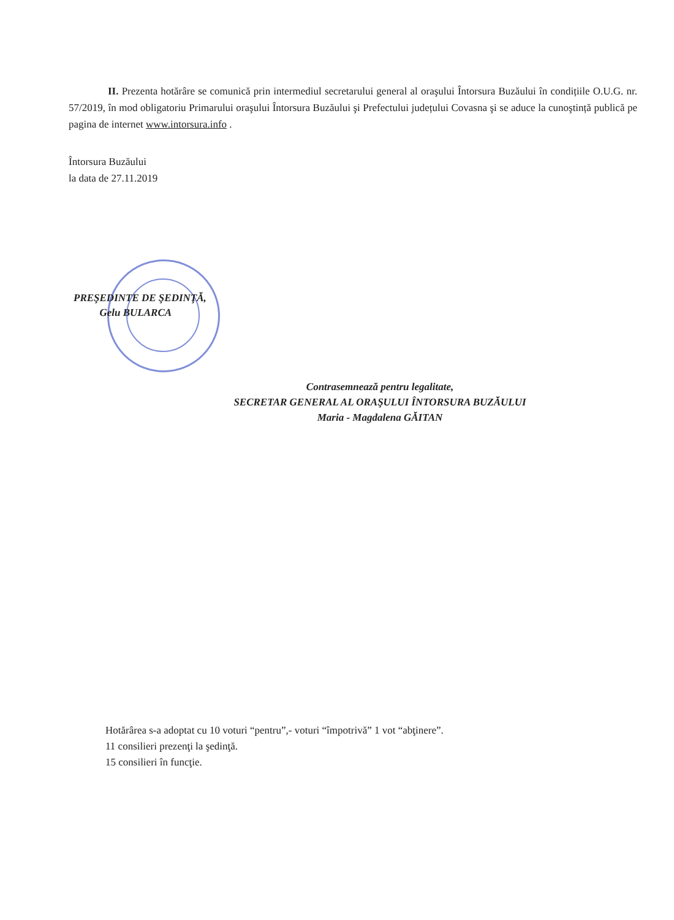II. Prezenta hotărâre se comunică prin intermediul secretarului general al oraşului Întorsura Buzăului în condițiile O.U.G. nr. 57/2019, în mod obligatoriu Primarului oraşului Întorsura Buzăului şi Prefectului județului Covasna şi se aduce la cunoştință publică pe pagina de internet www.intorsura.info .
Întorsura Buzăului
la data de 27.11.2019
PREŞEDINTE DE ŞEDINŢĂ,
Gelu BULARCA
Contrasemnează pentru legalitate,
SECRETAR GENERAL AL ORAŞULUI ÎNTORSURA BUZĂULUI
Maria - Magdalena GĂITAN
Hotărârea s-a adoptat cu 10 voturi “pentru”,- voturi “împotrivă” 1 vot “abţinere”.
11 consilieri prezenţi la şedinţă.
15 consilieri în funcţie.